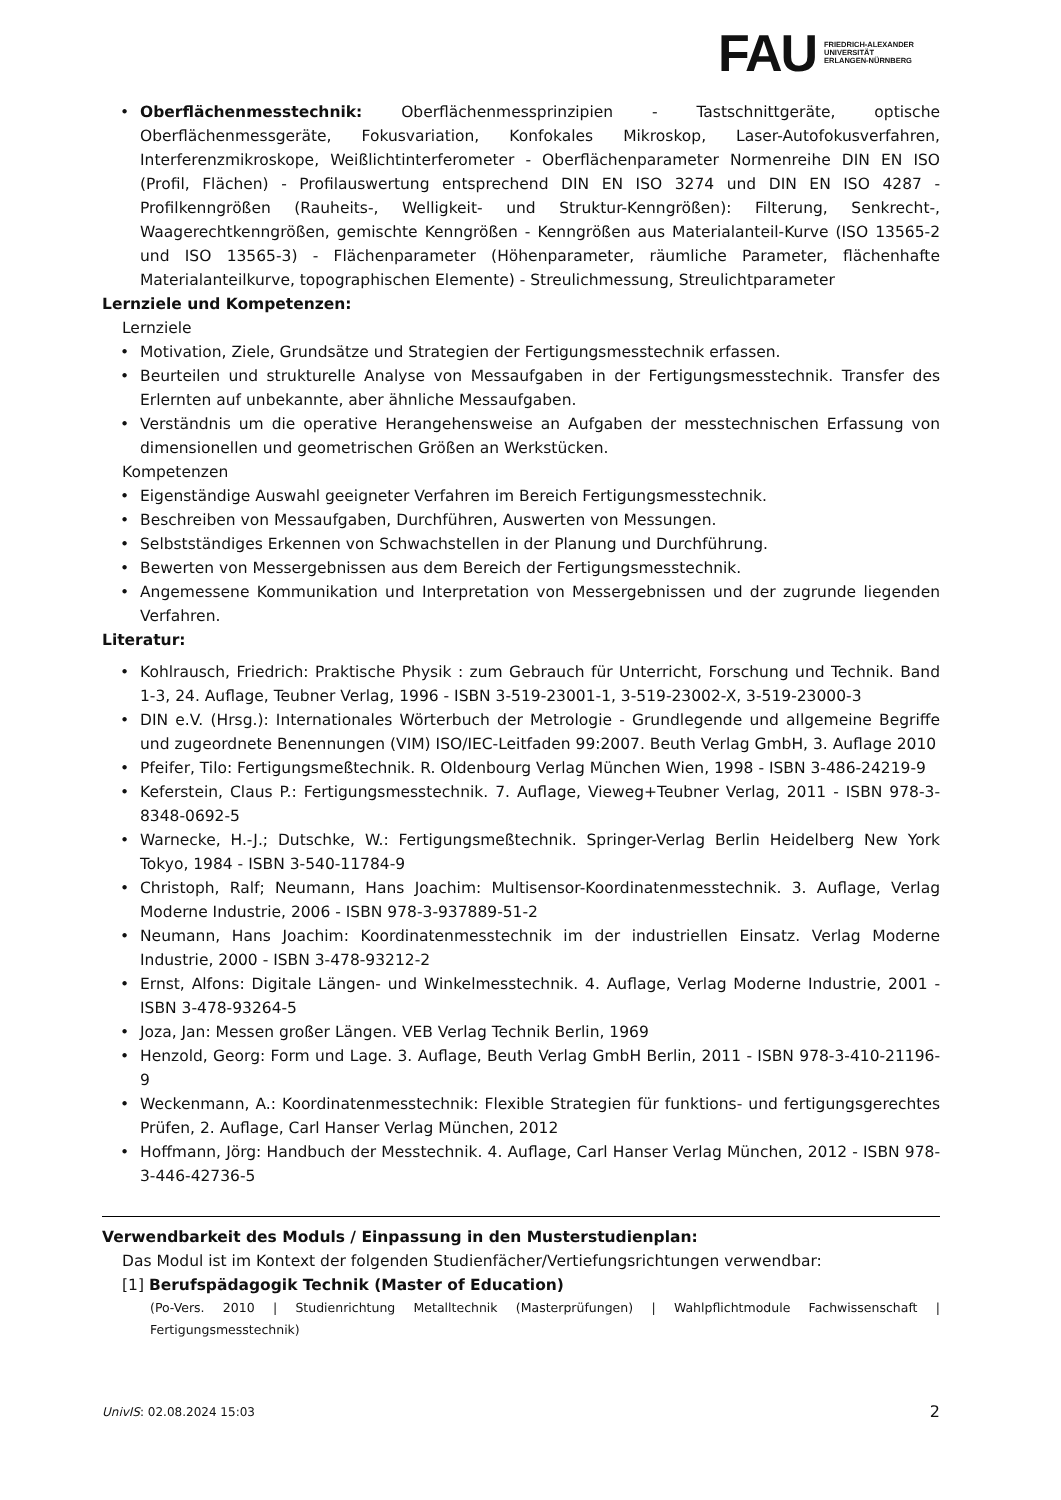FAU FRIEDRICH-ALEXANDER
UNIVERSITÄT
ERLANGEN-NÜRNBERG
Oberflächenmesstechnik: Oberflächenmessprinzipien - Tastschnittgeräte, optische Oberflächenmessgeräte, Fokusvariation, Konfokales Mikroskop, Laser-Autofokusverfahren, Interferenzmikroskope, Weißlichtinterferometer - Oberflächenparameter Normenreihe DIN EN ISO (Profil, Flächen) - Profilauswertung entsprechend DIN EN ISO 3274 und DIN EN ISO 4287 - Profilkenngrößen (Rauheits-, Welligkeit- und Struktur-Kenngrößen): Filterung, Senkrecht-, Waagerechtkenngrößen, gemischte Kenngrößen - Kenngrößen aus Materialanteil-Kurve (ISO 13565-2 und ISO 13565-3) - Flächenparameter (Höhenparameter, räumliche Parameter, flächenhafte Materialanteilkurve, topographischen Elemente) - Streulichmessung, Streulichtparameter
Lernziele und Kompetenzen:
Lernziele
Motivation, Ziele, Grundsätze und Strategien der Fertigungsmesstechnik erfassen.
Beurteilen und strukturelle Analyse von Messaufgaben in der Fertigungsmesstechnik. Transfer des Erlernten auf unbekannte, aber ähnliche Messaufgaben.
Verständnis um die operative Herangehensweise an Aufgaben der messtechnischen Erfassung von dimensionellen und geometrischen Größen an Werkstücken.
Kompetenzen
Eigenständige Auswahl geeigneter Verfahren im Bereich Fertigungsmesstechnik.
Beschreiben von Messaufgaben, Durchführen, Auswerten von Messungen.
Selbstständiges Erkennen von Schwachstellen in der Planung und Durchführung.
Bewerten von Messergebnissen aus dem Bereich der Fertigungsmesstechnik.
Angemessene Kommunikation und Interpretation von Messergebnissen und der zugrunde liegenden Verfahren.
Literatur:
Kohlrausch, Friedrich: Praktische Physik : zum Gebrauch für Unterricht, Forschung und Technik. Band 1-3, 24. Auflage, Teubner Verlag, 1996 - ISBN 3-519-23001-1, 3-519-23002-X, 3-519-23000-3
DIN e.V. (Hrsg.): Internationales Wörterbuch der Metrologie - Grundlegende und allgemeine Begriffe und zugeordnete Benennungen (VIM) ISO/IEC-Leitfaden 99:2007. Beuth Verlag GmbH, 3. Auflage 2010
Pfeifer, Tilo: Fertigungsmeßtechnik. R. Oldenbourg Verlag München Wien, 1998 - ISBN 3-486-24219-9
Keferstein, Claus P.: Fertigungsmesstechnik. 7. Auflage, Vieweg+Teubner Verlag, 2011 - ISBN 978-3-8348-0692-5
Warnecke, H.-J.; Dutschke, W.: Fertigungsmeßtechnik. Springer-Verlag Berlin Heidelberg New York Tokyo, 1984 - ISBN 3-540-11784-9
Christoph, Ralf; Neumann, Hans Joachim: Multisensor-Koordinatenmesstechnik. 3. Auflage, Verlag Moderne Industrie, 2006 - ISBN 978-3-937889-51-2
Neumann, Hans Joachim: Koordinatenmesstechnik im der industriellen Einsatz. Verlag Moderne Industrie, 2000 - ISBN 3-478-93212-2
Ernst, Alfons: Digitale Längen- und Winkelmesstechnik. 4. Auflage, Verlag Moderne Industrie, 2001 - ISBN 3-478-93264-5
Joza, Jan: Messen großer Längen. VEB Verlag Technik Berlin, 1969
Henzold, Georg: Form und Lage. 3. Auflage, Beuth Verlag GmbH Berlin, 2011 - ISBN 978-3-410-21196-9
Weckenmann, A.: Koordinatenmesstechnik: Flexible Strategien für funktions- und fertigungsgerechtes Prüfen, 2. Auflage, Carl Hanser Verlag München, 2012
Hoffmann, Jörg: Handbuch der Messtechnik. 4. Auflage, Carl Hanser Verlag München, 2012 - ISBN 978-3-446-42736-5
Verwendbarkeit des Moduls / Einpassung in den Musterstudienplan:
Das Modul ist im Kontext der folgenden Studienfächer/Vertiefungsrichtungen verwendbar:
[1] Berufspädagogik Technik (Master of Education)
(Po-Vers. 2010 | Studienrichtung Metalltechnik (Masterprüfungen) | Wahlpflichtmodule Fachwissenschaft | Fertigungsmesstechnik)
UnivIS: 02.08.2024 15:03 2